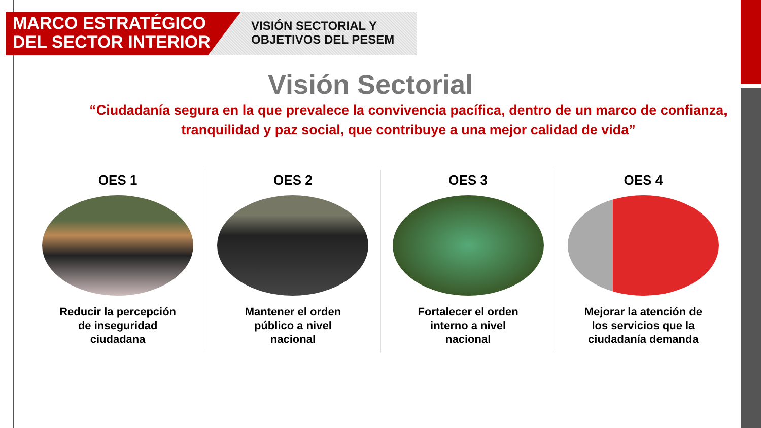MARCO ESTRATÉGICO
DEL SECTOR INTERIOR
VISIÓN SECTORIAL Y
OBJETIVOS DEL PESEM
Visión Sectorial
“Ciudadanía segura en la que prevalece la convivencia pacífica, dentro de un marco de confianza, tranquilidad y paz social, que contribuye a una mejor calidad de vida”
OES 1
Reducir la percepción de inseguridad ciudadana
OES 2
Mantener el orden público a nivel nacional
OES 3
Fortalecer el orden interno a nivel nacional
OES 4
Mejorar la atención de los servicios que la ciudadanía demanda